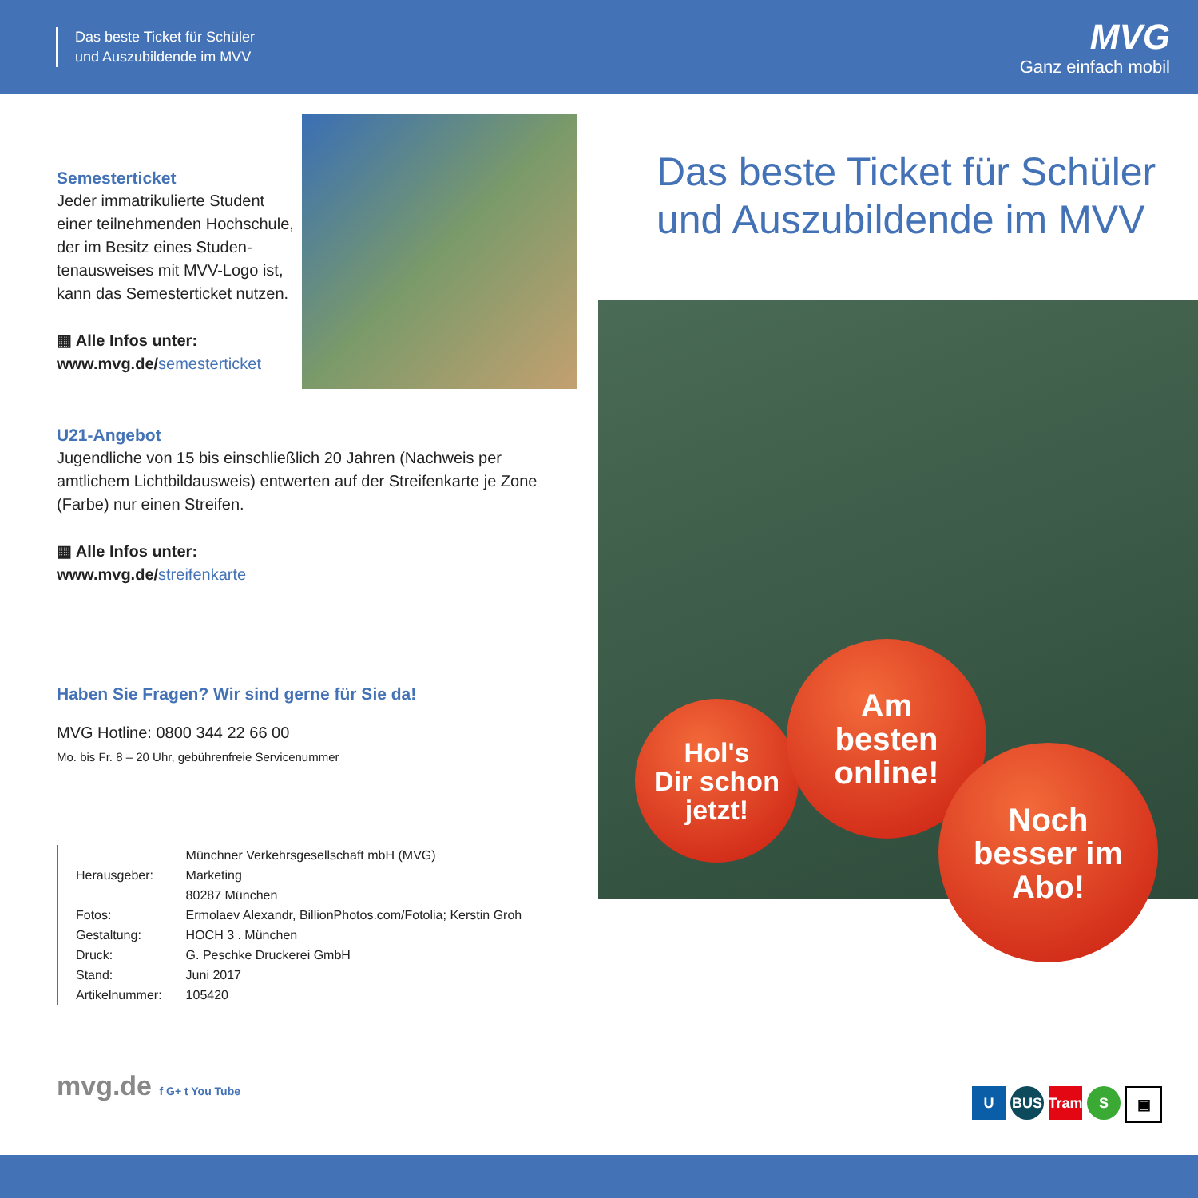Das beste Ticket für Schüler
und Auszubildende im MVV
MVG
Ganz einfach mobil
Semesterticket
Jeder immatrikulierte Student einer teilnehmenden Hochschu­le, der im Besitz eines Studen­tenausweises mit MVV-Logo ist, kann das Semesterticket nutzen.
▦ Alle Infos unter:
www.mvg.de/semesterticket
U21-Angebot
Jugendliche von 15 bis einschließlich 20 Jahren (Nachweis per amtli­chem Lichtbildausweis) entwerten auf der Streifenkarte je Zone (Farbe) nur einen Streifen.
▦ Alle Infos unter:
www.mvg.de/streifenkarte
Haben Sie Fragen? Wir sind gerne für Sie da!
MVG Hotline: 0800 344 22 66 00
Mo. bis Fr. 8 – 20 Uhr, gebührenfreie Servicenummer
Das beste Ticket für Schüler
und Auszubildende im MVV
Hol's
Dir schon
jetzt!
Am
besten
online!
Noch
besser im
Abo!
| Herausgeber: | Münchner Verkehrsgesellschaft mbH (MVG) Marketing 80287 München |
| Fotos: | Ermolaev Alexandr, BillionPhotos.com/Fotolia; Kerstin Groh |
| Gestaltung: | HOCH 3 . München |
| Druck: | G. Peschke Druckerei GmbH |
| Stand: | Juni 2017 |
| Artikelnummer: | 105420 |
mvg.de f G+ t You Tube U BUS Tram S ▣